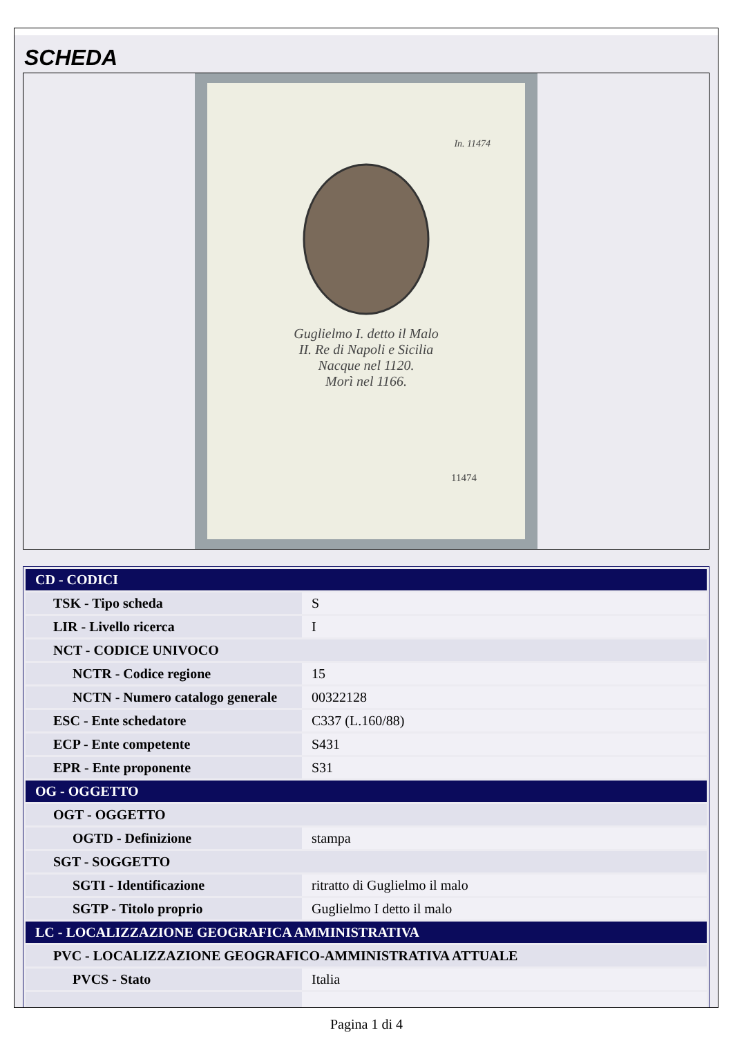SCHEDA
In. 11474
Guglielmo I. detto il Malo
II. Re di Napoli e Sicilia
Nacque nel 1120.
Morì nel 1166.
11474
| CD - CODICI | |
| TSK - Tipo scheda | S |
| LIR - Livello ricerca | I |
| NCT - CODICE UNIVOCO | |
| NCTR - Codice regione | 15 |
| NCTN - Numero catalogo generale | 00322128 |
| ESC - Ente schedatore | C337 (L.160/88) |
| ECP - Ente competente | S431 |
| EPR - Ente proponente | S31 |
| OG - OGGETTO | |
| OGT - OGGETTO | |
| OGTD - Definizione | stampa |
| SGT - SOGGETTO | |
| SGTI - Identificazione | ritratto di Guglielmo il malo |
| SGTP - Titolo proprio | Guglielmo I detto il malo |
| LC - LOCALIZZAZIONE GEOGRAFICA AMMINISTRATIVA | |
| PVC - LOCALIZZAZIONE GEOGRAFICO-AMMINISTRATIVA ATTUALE | |
| PVCS - Stato | Italia |
Pagina 1 di 4